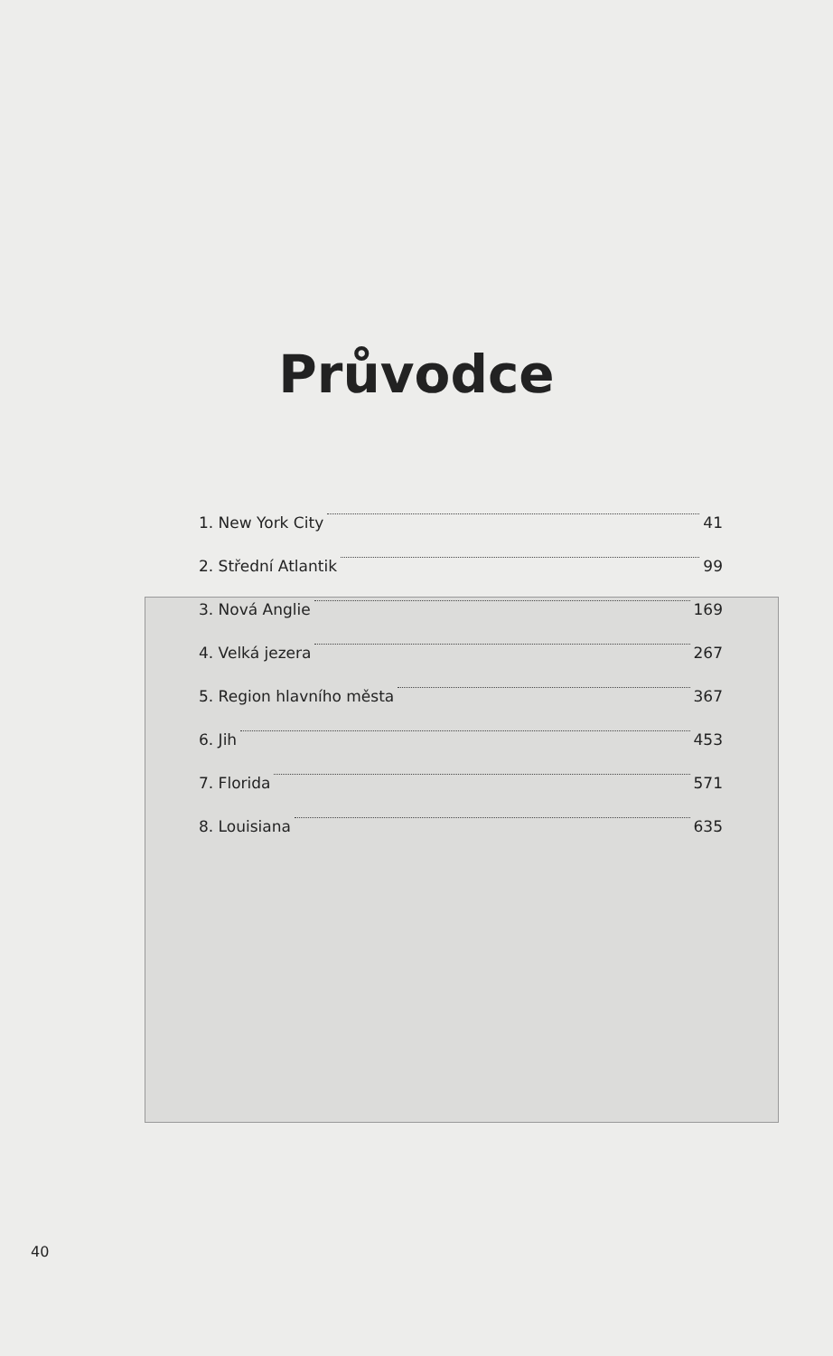Průvodce
1. New York City 41
2. Střední Atlantik 99
3. Nová Anglie 169
4. Velká jezera 267
5. Region hlavního města 367
6. Jih 453
7. Florida 571
8. Louisiana 635
40